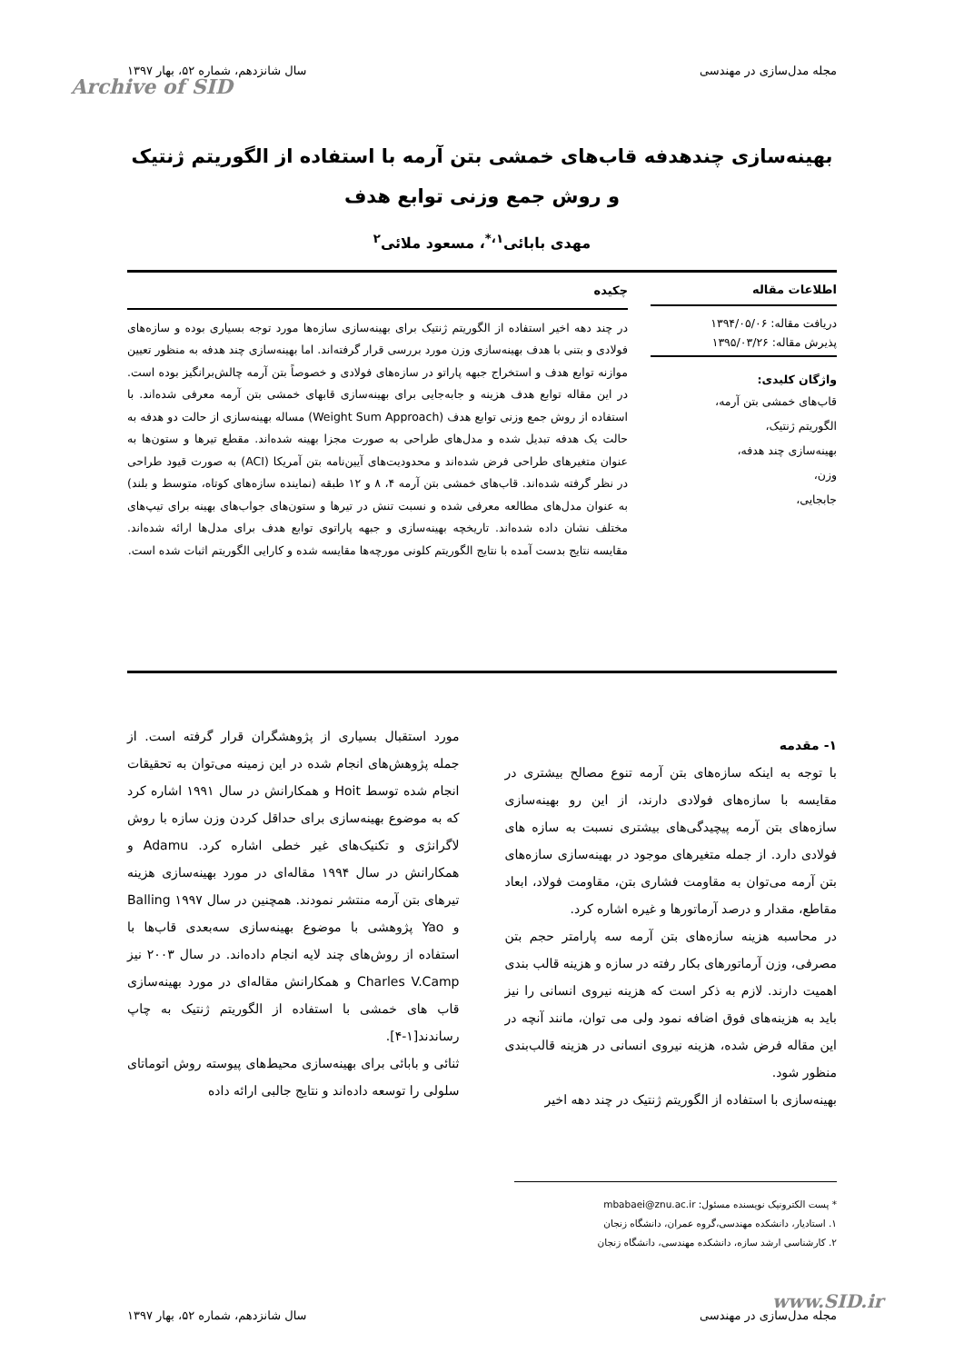مجله مدل‌سازی در مهندسی سال شانزدهم، شماره ۵۲، بهار ۱۳۹۷
Archive of SID
بهینه‌سازی چندهدفه قاب‌های خمشی بتن آرمه با استفاده از الگوریتم ژنتیک و روش جمع وزنی توابع هدف
مهدی بابائی<sup>۱،*</sup>، مسعود ملائی<sup>۲</sup>
اطلاعات مقاله
دریافت مقاله: ۱۳۹۴/۰۵/۰۶
پذیرش مقاله: ۱۳۹۵/۰۳/۲۶
واژگان کلیدی:
قاب‌های خمشی بتن آرمه،
الگوریتم ژنتیک،
بهینه‌سازی چند هدفه،
وزن،
جابجایی،
چکیده
در چند دهه اخیر استفاده از الگوریتم ژنتیک برای بهینه‌سازی سازه‌ها مورد توجه بسیاری بوده و سازه‌های فولادی و بتنی با هدف بهینه‌سازی وزن مورد بررسی قرار گرفته‌اند. اما بهینه‌سازی چند هدفه به منظور تعیین موازنه توابع هدف و استخراج جبهه پاراتو در سازه‌های فولادی و خصوصاً بتن آرمه چالش‌برانگیز بوده است. در این مقاله توابع هدف هزینه و جابه‌جایی برای بهینه‌سازی قابهای خمشی بتن آرمه معرفی شده‌اند. با استفاده از روش جمع وزنی توابع هدف (Weight Sum Approach) مساله بهینه‌سازی از حالت دو هدفه به حالت یک هدفه تبدیل شده و مدل‌های طراحی به صورت مجزا بهینه شده‌اند. مقطع تیرها و ستون‌ها به عنوان متغیرهای طراحی فرض شده‌اند و محدودیت‌های آیین‌نامه بتن آمریکا (ACI) به صورت قیود طراحی در نظر گرفته شده‌اند. قاب‌های خمشی بتن آرمه ۴، ۸ و ۱۲ طبقه (نماینده سازه‌های کوتاه، متوسط و بلند) به عنوان مدل‌های مطالعه معرفی شده و نسبت تنش در تیرها و ستون‌های جواب‌های بهینه برای تیپ‌های مختلف نشان داده شده‌اند. تاریخچه بهینه‌سازی و جبهه پاراتوی توابع هدف برای مدل‌ها ارائه شده‌اند. مقایسه نتایج بدست آمده با نتایج الگوریتم کلونی مورچه‌ها مقایسه شده و کارایی الگوریتم اثبات شده است.
۱- مقدمه
با توجه به اینکه سازه‌های بتن آرمه تنوع مصالح بیشتری در مقایسه با سازه‌های فولادی دارند، از این رو بهینه‌سازی سازه‌های بتن آرمه پیچیدگی‌های بیشتری نسبت به سازه های فولادی دارد. از جمله متغیرهای موجود در بهینه‌سازی سازه‌های بتن آرمه می‌توان به مقاومت فشاری بتن، مقاومت فولاد، ابعاد مقاطع، مقدار و درصد آرماتورها و غیره اشاره کرد.
در محاسبه هزینه سازه‌های بتن آرمه سه پارامتر حجم بتن مصرفی، وزن آرماتورهای بکار رفته در سازه و هزینه قالب بندی اهمیت دارند. لازم به ذکر است که هزینه نیروی انسانی را نیز باید به هزینه‌های فوق اضافه نمود ولی می توان، مانند آنچه در این مقاله فرض شده، هزینه نیروی انسانی در هزینه قالب‌بندی منظور شود.
بهینه‌سازی با استفاده از الگوریتم ژنتیک در چند دهه اخیر
مورد استقبال بسیاری از پژوهشگران قرار گرفته است. از جمله پژوهش‌های انجام شده در این زمینه می‌توان به تحقیقات انجام شده توسط Hoit و همکارانش در سال ۱۹۹۱ اشاره کرد که به موضوع بهینه‌سازی برای حداقل کردن وزن سازه با روش لاگرانژی و تکنیک‌های غیر خطی اشاره کرد. Adamu و همکارانش در سال ۱۹۹۴ مقاله‌ای در مورد بهینه‌سازی هزینه تیرهای بتن آرمه منتشر نمودند. همچنین در سال ۱۹۹۷ Balling و Yao پژوهشی با موضوع بهینه‌سازی سه‌بعدی قاب‌ها با استفاده از روش‌های چند لایه انجام داده‌اند. در سال ۲۰۰۳ نیز Charles V.Camp و همکارانش مقاله‌ای در مورد بهینه‌سازی قاب های خمشی با استفاده از الگوریتم ژنتیک به چاپ رساندند[۱-۴].
ثنائی و بابائی برای بهینه‌سازی محیط‌های پیوسته روش اتوماتای سلولی را توسعه داده‌اند و نتایج جالبی ارائه داده
* پست الکترونیک نویسنده مسئول: mbabaei@znu.ac.ir
۱. استادیار، دانشکده مهندسی،گروه عمران، دانشگاه زنجان
۲. کارشناسی ارشد سازه، دانشکده مهندسی، دانشگاه زنجان
www.SID.ir
مجله مدل‌سازی در مهندسی سال شانزدهم، شماره ۵۲، بهار ۱۳۹۷